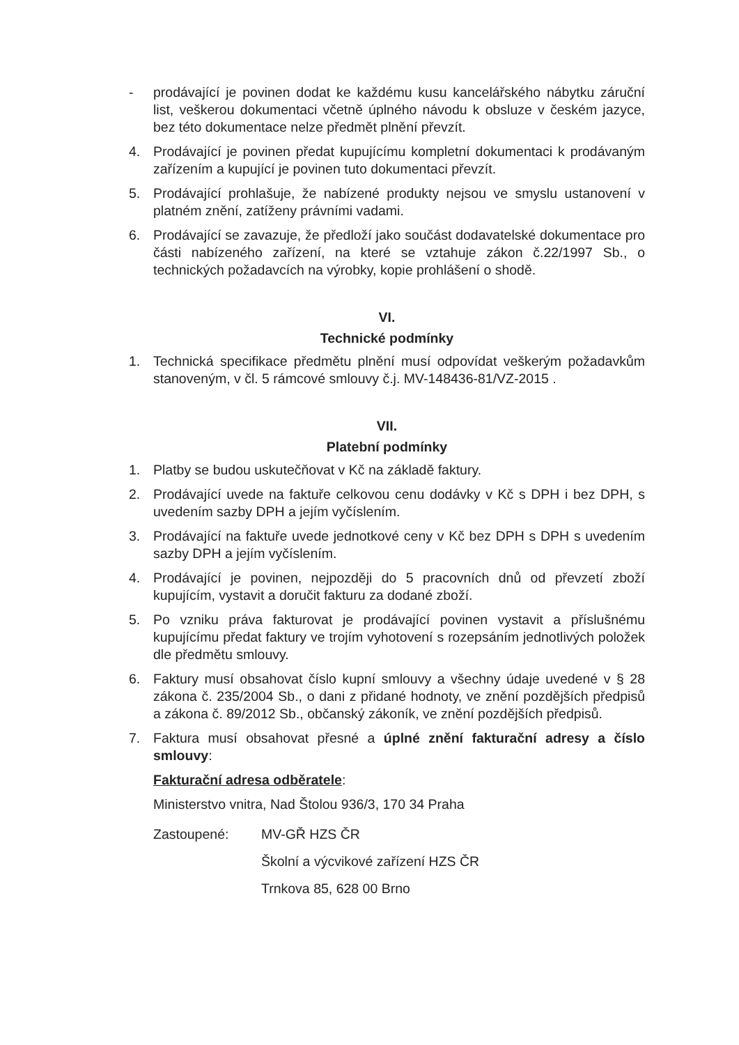- prodávající je povinen dodat ke každému kusu kancelářského nábytku záruční list, veškerou dokumentaci včetně úplného návodu k obsluze v českém jazyce, bez této dokumentace nelze předmět plnění převzít.
4. Prodávající je povinen předat kupujícímu kompletní dokumentaci k prodávaným zařízením a kupující je povinen tuto dokumentaci převzít.
5. Prodávající prohlašuje, že nabízené produkty nejsou ve smyslu ustanovení v platném znění, zatíženy právními vadami.
6. Prodávající se zavazuje, že předloží jako součást dodavatelské dokumentace pro části nabízeného zařízení, na které se vztahuje zákon č.22/1997 Sb., o technických požadavcích na výrobky, kopie prohlášení o shodě.
VI.
Technické podmínky
1. Technická specifikace předmětu plnění musí odpovídat veškerým požadavkům stanoveným, v čl. 5 rámcové smlouvy č.j. MV-148436-81/VZ-2015 .
VII.
Platební podmínky
1. Platby se budou uskutečňovat v Kč na základě faktury.
2. Prodávající uvede na faktuře celkovou cenu dodávky v Kč s DPH i bez DPH, s uvedením sazby DPH a jejím vyčíslením.
3. Prodávající na faktuře uvede jednotkové ceny v Kč bez DPH s DPH s uvedením sazby DPH a jejím vyčíslením.
4. Prodávající je povinen, nejpozději do 5 pracovních dnů od převzetí zboží kupujícím, vystavit a doručit fakturu za dodané zboží.
5. Po vzniku práva fakturovat je prodávající povinen vystavit a příslušnému kupujícímu předat faktury ve trojím vyhotovení s rozepsáním jednotlivých položek dle předmětu smlouvy.
6. Faktury musí obsahovat číslo kupní smlouvy a všechny údaje uvedené v § 28 zákona č. 235/2004 Sb., o dani z přidané hodnoty, ve znění pozdějších předpisů a zákona č. 89/2012 Sb., občanský zákoník, ve znění pozdějších předpisů.
7. Faktura musí obsahovat přesné a úplné znění fakturační adresy a číslo smlouvy:
Fakturační adresa odběratele:
Ministerstvo vnitra, Nad Štolou 936/3, 170 34 Praha
Zastoupené: MV-GŘ HZS ČR
Školní a výcvikové zařízení HZS ČR
Trnkova 85, 628 00 Brno